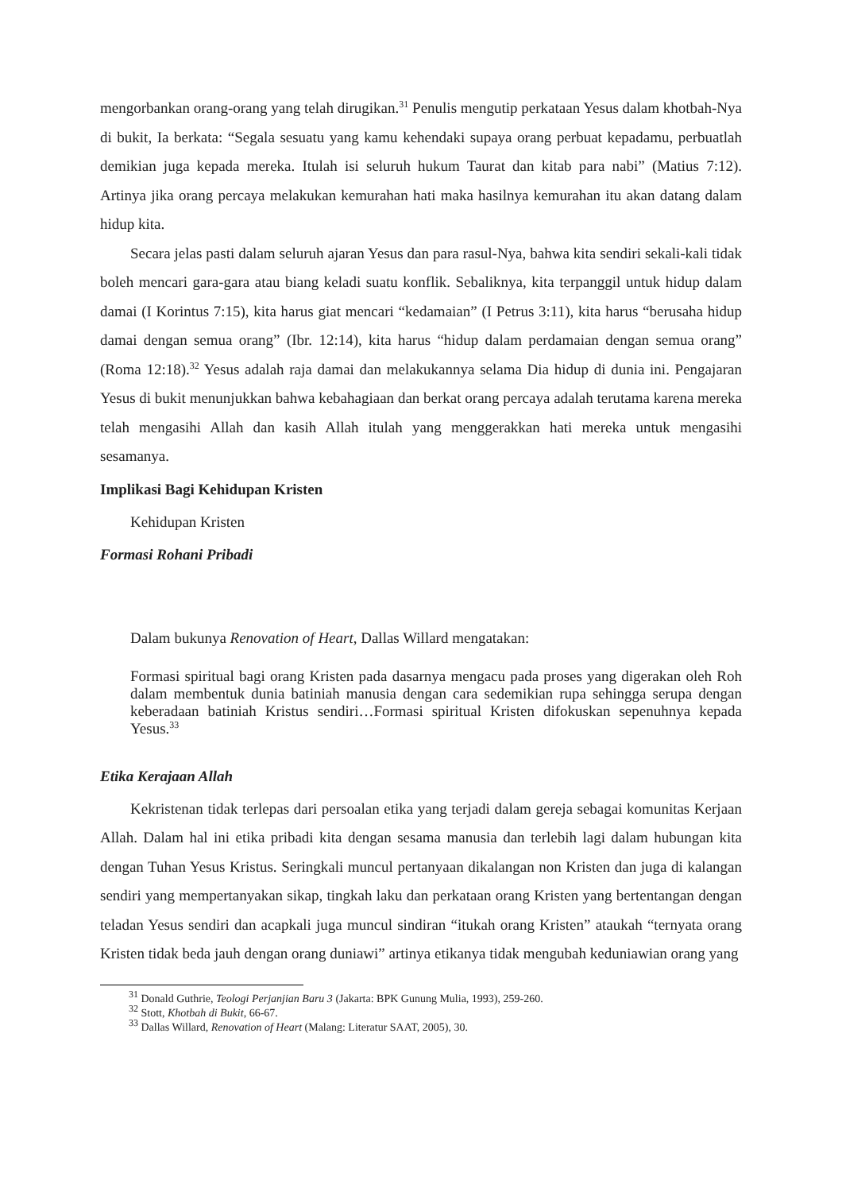mengorbankan orang-orang yang telah dirugikan.<sup>31</sup> Penulis mengutip perkataan Yesus dalam khotbah-Nya di bukit, Ia berkata: “Segala sesuatu yang kamu kehendaki supaya orang perbuat kepadamu, perbuatlah demikian juga kepada mereka. Itulah isi seluruh hukum Taurat dan kitab para nabi” (Matius 7:12). Artinya jika orang percaya melakukan kemurahan hati maka hasilnya kemurahan itu akan datang dalam hidup kita.
Secara jelas pasti dalam seluruh ajaran Yesus dan para rasul-Nya, bahwa kita sendiri sekali-kali tidak boleh mencari gara-gara atau biang keladi suatu konflik. Sebaliknya, kita terpanggil untuk hidup dalam damai (I Korintus 7:15), kita harus giat mencari “kedamaian” (I Petrus 3:11), kita harus “berusaha hidup damai dengan semua orang” (Ibr. 12:14), kita harus “hidup dalam perdamaian dengan semua orang” (Roma 12:18).<sup>32</sup> Yesus adalah raja damai dan melakukannya selama Dia hidup di dunia ini. Pengajaran Yesus di bukit menunjukkan bahwa kebahagiaan dan berkat orang percaya adalah terutama karena mereka telah mengasihi Allah dan kasih Allah itulah yang menggerakkan hati mereka untuk mengasihi sesamanya.
Implikasi Bagi Kehidupan Kristen
Kehidupan Kristen
Formasi Rohani Pribadi
Dalam bukunya Renovation of Heart, Dallas Willard mengatakan:
Formasi spiritual bagi orang Kristen pada dasarnya mengacu pada proses yang digerakan oleh Roh dalam membentuk dunia batiniah manusia dengan cara sedemikian rupa sehingga serupa dengan keberadaan batiniah Kristus sendiri…Formasi spiritual Kristen difokuskan sepenuhnya kepada Yesus.<sup>33</sup>
Etika Kerajaan Allah
Kekristenan tidak terlepas dari persoalan etika yang terjadi dalam gereja sebagai komunitas Kerjaan Allah. Dalam hal ini etika pribadi kita dengan sesama manusia dan terlebih lagi dalam hubungan kita dengan Tuhan Yesus Kristus. Seringkali muncul pertanyaan dikalangan non Kristen dan juga di kalangan sendiri yang mempertanyakan sikap, tingkah laku dan perkataan orang Kristen yang bertentangan dengan teladan Yesus sendiri dan acapkali juga muncul sindiran “itukah orang Kristen” ataukah “ternyata orang Kristen tidak beda jauh dengan orang duniawi” artinya etikanya tidak mengubah keduniawian orang yang
<sup>31</sup> Donald Guthrie, Teologi Perjanjian Baru 3 (Jakarta: BPK Gunung Mulia, 1993), 259-260.
<sup>32</sup> Stott, Khotbah di Bukit, 66-67.
<sup>33</sup> Dallas Willard, Renovation of Heart (Malang: Literatur SAAT, 2005), 30.